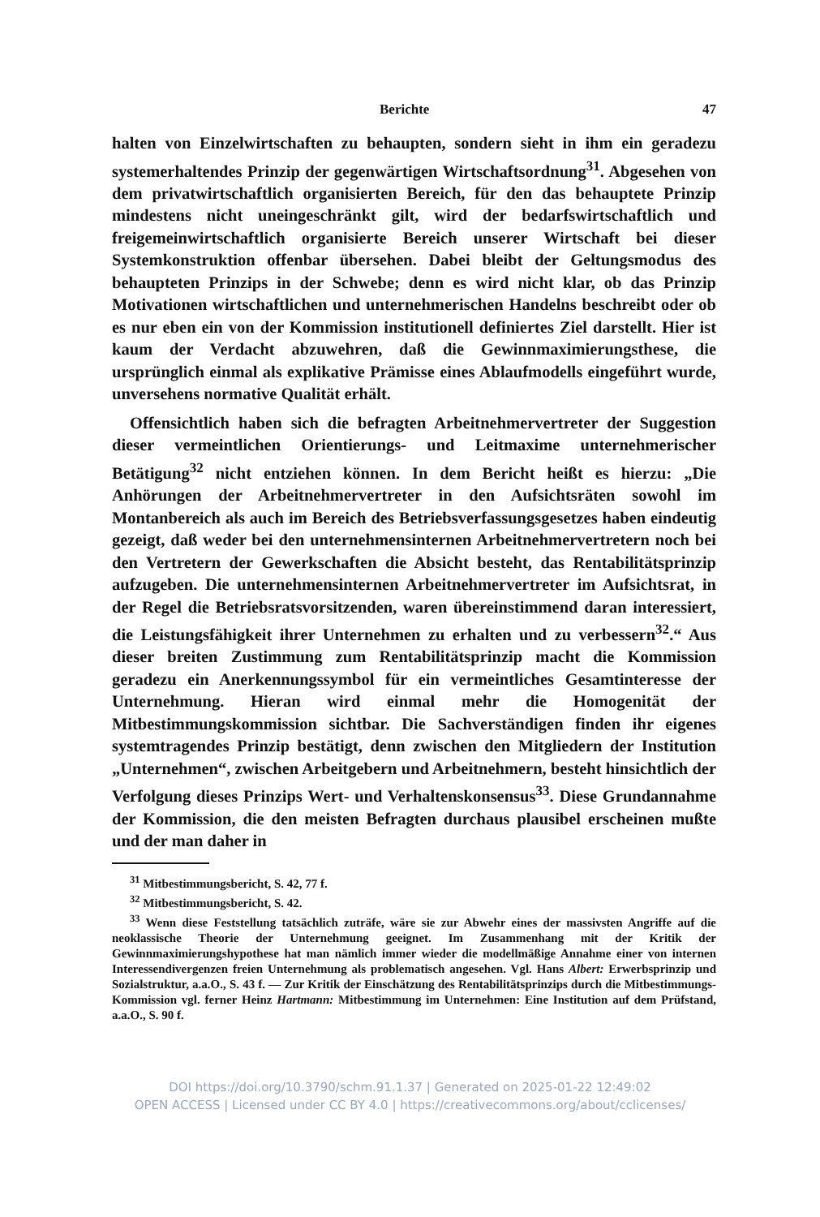Berichte 47
halten von Einzelwirtschaften zu behaupten, sondern sieht in ihm ein geradezu systemerhaltendes Prinzip der gegenwärtigen Wirtschaftsordnung<sup>31</sup>. Abgesehen von dem privatwirtschaftlich organisierten Bereich, für den das behauptete Prinzip mindestens nicht uneingeschränkt gilt, wird der bedarfswirtschaftlich und freigemeinwirtschaftlich organisierte Bereich unserer Wirtschaft bei dieser Systemkonstruktion offenbar übersehen. Dabei bleibt der Geltungsmodus des behaupteten Prinzips in der Schwebe; denn es wird nicht klar, ob das Prinzip Motivationen wirtschaftlichen und unternehmerischen Handelns beschreibt oder ob es nur eben ein von der Kommission institutionell definiertes Ziel darstellt. Hier ist kaum der Verdacht abzuwehren, daß die Gewinnmaximierungsthese, die ursprünglich einmal als explikative Prämisse eines Ablaufmodells eingeführt wurde, unversehens normative Qualität erhält.
Offensichtlich haben sich die befragten Arbeitnehmervertreter der Suggestion dieser vermeintlichen Orientierungs- und Leitmaxime unternehmerischer Betätigung<sup>32</sup> nicht entziehen können. In dem Bericht heißt es hierzu: „Die Anhörungen der Arbeitnehmervertreter in den Aufsichtsräten sowohl im Montanbereich als auch im Bereich des Betriebsverfassungsgesetzes haben eindeutig gezeigt, daß weder bei den unternehmensinternen Arbeitnehmervertretern noch bei den Vertretern der Gewerkschaften die Absicht besteht, das Rentabilitätsprinzip aufzugeben. Die unternehmensinternen Arbeitnehmervertreter im Aufsichtsrat, in der Regel die Betriebsratsvorsitzenden, waren übereinstimmend daran interessiert, die Leistungsfähigkeit ihrer Unternehmen zu erhalten und zu verbessern<sup>32</sup>.“ Aus dieser breiten Zustimmung zum Rentabilitätsprinzip macht die Kommission geradezu ein Anerkennungssymbol für ein vermeintliches Gesamtinteresse der Unternehmung. Hieran wird einmal mehr die Homogenität der Mitbestimmungskommission sichtbar. Die Sachverständigen finden ihr eigenes systemtragendes Prinzip bestätigt, denn zwischen den Mitgliedern der Institution „Unternehmen“, zwischen Arbeitgebern und Arbeitnehmern, besteht hinsichtlich der Verfolgung dieses Prinzips Wert- und Verhaltenskonsensus<sup>33</sup>. Diese Grundannahme der Kommission, die den meisten Befragten durchaus plausibel erscheinen mußte und der man daher in
<sup>31</sup> Mitbestimmungsbericht, S. 42, 77 f.
<sup>32</sup> Mitbestimmungsbericht, S. 42.
<sup>33</sup> Wenn diese Feststellung tatsächlich zuträfe, wäre sie zur Abwehr eines der massivsten Angriffe auf die neoklassische Theorie der Unternehmung geeignet. Im Zusammenhang mit der Kritik der Gewinnmaximierungshypothese hat man nämlich immer wieder die modellmäßige Annahme einer von internen Interessendivergenzen freien Unternehmung als problematisch angesehen. Vgl. Hans Albert: Erwerbsprinzip und Sozialstruktur, a.a.O., S. 43 f. — Zur Kritik der Einschätzung des Rentabilitätsprinzips durch die Mitbestimmungs-Kommission vgl. ferner Heinz Hartmann: Mitbestimmung im Unternehmen: Eine Institution auf dem Prüfstand, a.a.O., S. 90 f.
DOI https://doi.org/10.3790/schm.91.1.37 | Generated on 2025-01-22 12:49:02
OPEN ACCESS | Licensed under CC BY 4.0 | https://creativecommons.org/about/cclicenses/